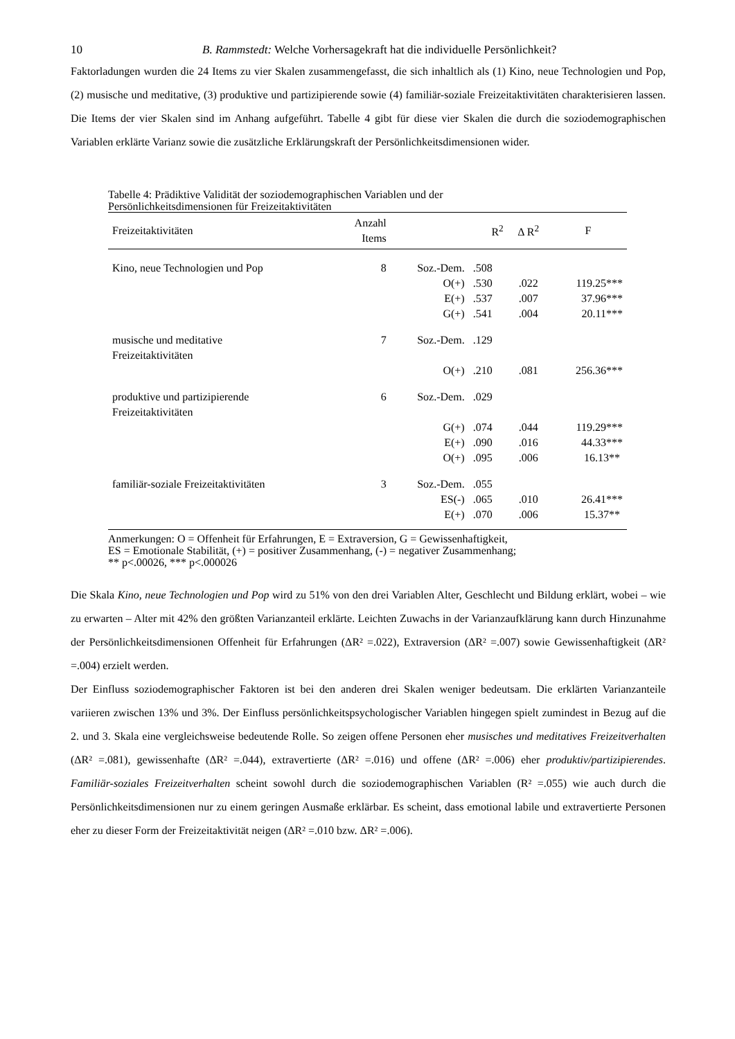10 B. Rammstedt: Welche Vorhersagekraft hat die individuelle Persönlichkeit?
Faktorladungen wurden die 24 Items zu vier Skalen zusammengefasst, die sich inhaltlich als (1) Kino, neue Technologien und Pop, (2) musische und meditative, (3) produktive und partizipierende sowie (4) familiär-soziale Freizeitaktivitäten charakterisieren lassen. Die Items der vier Skalen sind im Anhang aufgeführt. Tabelle 4 gibt für diese vier Skalen die durch die soziodemographischen Variablen erklärte Varianz sowie die zusätzliche Erklärungskraft der Persönlichkeitsdimensionen wider.
Tabelle 4: Prädiktive Validität der soziodemographischen Variablen und der
Persönlichkeitsdimensionen für Freizeitaktivitäten
| Freizeitaktivitäten | Anzahl Items | | R<sup>2</sup> | Δ R<sup>2</sup> | F |
| --- | --- | --- | --- | --- | --- |
| Kino, neue Technologien und Pop | 8 | Soz.-Dem. | .508 | | |
| | | O(+) | .530 | .022 | 119.25*** |
| | | E(+) | .537 | .007 | 37.96*** |
| | | G(+) | .541 | .004 | 20.11*** |
| musische und meditative Freizeitaktivitäten | 7 | Soz.-Dem. | .129 | | |
| | | O(+) | .210 | .081 | 256.36*** |
| produktive und partizipierende Freizeitaktivitäten | 6 | Soz.-Dem. | .029 | | |
| | | G(+) | .074 | .044 | 119.29*** |
| | | E(+) | .090 | .016 | 44.33*** |
| | | O(+) | .095 | .006 | 16.13** |
| familiär-soziale Freizeitaktivitäten | 3 | Soz.-Dem. | .055 | | |
| | | ES(-) | .065 | .010 | 26.41*** |
| | | E(+) | .070 | .006 | 15.37** |
Anmerkungen: O = Offenheit für Erfahrungen, E = Extraversion, G = Gewissenhaftigkeit,
ES = Emotionale Stabilität, (+) = positiver Zusammenhang, (-) = negativer Zusammenhang;
** p<.00026, *** p<.000026
Die Skala Kino, neue Technologien und Pop wird zu 51% von den drei Variablen Alter, Geschlecht und Bildung erklärt, wobei – wie zu erwarten – Alter mit 42% den größten Varianzanteil erklärte. Leichten Zuwachs in der Varianzaufklärung kann durch Hinzunahme der Persönlichkeitsdimensionen Offenheit für Erfahrungen (ΔR² =.022), Extraversion (ΔR² =.007) sowie Gewissenhaftigkeit (ΔR² =.004) erzielt werden.
Der Einfluss soziodemographischer Faktoren ist bei den anderen drei Skalen weniger bedeutsam. Die erklärten Varianzanteile variieren zwischen 13% und 3%. Der Einfluss persönlichkeitspsychologischer Variablen hingegen spielt zumindest in Bezug auf die 2. und 3. Skala eine vergleichsweise bedeutende Rolle. So zeigen offene Personen eher musisches und meditatives Freizeitverhalten (ΔR² =.081), gewissenhafte (ΔR² =.044), extravertierte (ΔR² =.016) und offene (ΔR² =.006) eher produktiv/partizipierendes. Familiär-soziales Freizeitverhalten scheint sowohl durch die soziodemographischen Variablen (R² =.055) wie auch durch die Persönlichkeitsdimensionen nur zu einem geringen Ausmaße erklärbar. Es scheint, dass emotional labile und extravertierte Personen eher zu dieser Form der Freizeitaktivität neigen (ΔR² =.010 bzw. ΔR² =.006).